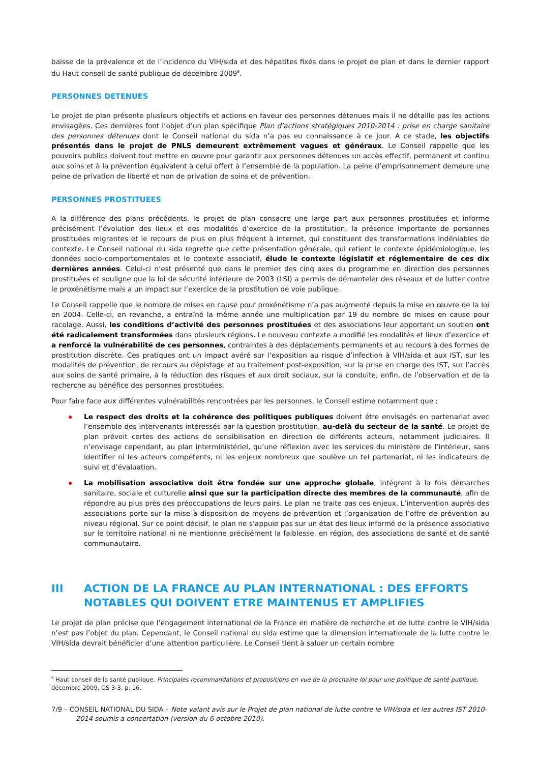baisse de la prévalence et de l’incidence du VIH/sida et des hépatites fixés dans le projet de plan et dans le dernier rapport du Haut conseil de santé publique de décembre 2009<sup>6</sup>.
PERSONNES DETENUES
Le projet de plan présente plusieurs objectifs et actions en faveur des personnes détenues mais il ne détaille pas les actions envisagées. Ces dernières font l’objet d’un plan spécifique Plan d’actions stratégiques 2010-2014 : prise en charge sanitaire des personnes détenues dont le Conseil national du sida n’a pas eu connaissance à ce jour. A ce stade, les objectifs présentés dans le projet de PNLS demeurent extrêmement vagues et généraux. Le Conseil rappelle que les pouvoirs publics doivent tout mettre en œuvre pour garantir aux personnes détenues un accès effectif, permanent et continu aux soins et à la prévention équivalent à celui offert à l’ensemble de la population. La peine d’emprisonnement demeure une peine de privation de liberté et non de privation de soins et de prévention.
PERSONNES PROSTITUEES
A la différence des plans précédents, le projet de plan consacre une large part aux personnes prostituées et informe précisément l’évolution des lieux et des modalités d’exercice de la prostitution, la présence importante de personnes prostituées migrantes et le recours de plus en plus fréquent à internet, qui constituent des transformations indéniables de contexte. Le Conseil national du sida regrette que cette présentation générale, qui retient le contexte épidémiologique, les données socio-comportementales et le contexte associatif, élude le contexte législatif et réglementaire de ces dix dernières années. Celui-ci n’est présenté que dans le premier des cinq axes du programme en direction des personnes prostituées et souligne que la loi de sécurité intérieure de 2003 (LSI) a permis de démanteler des réseaux et de lutter contre le proxénétisme mais a un impact sur l’exercice de la prostitution de voie publique.
Le Conseil rappelle que le nombre de mises en cause pour proxénétisme n’a pas augmenté depuis la mise en œuvre de la loi en 2004. Celle-ci, en revanche, a entraîné la même année une multiplication par 19 du nombre de mises en cause pour racolage. Aussi, les conditions d’activité des personnes prostituées et des associations leur apportant un soutien ont été radicalement transformées dans plusieurs régions. Le nouveau contexte a modifié les modalités et lieux d’exercice et a renforcé la vulnérabilité de ces personnes, contraintes à des déplacements permanents et au recours à des formes de prostitution discrète. Ces pratiques ont un impact avéré sur l’exposition au risque d’infection à VIH/sida et aux IST, sur les modalités de prévention, de recours au dépistage et au traitement post-exposition, sur la prise en charge des IST, sur l’accès aux soins de santé primaire, à la réduction des risques et aux droit sociaux, sur la conduite, enfin, de l’observation et de la recherche au bénéfice des personnes prostituées.
Pour faire face aux différentes vulnérabilités rencontrées par les personnes, le Conseil estime notamment que :
Le respect des droits et la cohérence des politiques publiques doivent être envisagés en partenariat avec l’ensemble des intervenants intéressés par la question prostitution, au-delà du secteur de la santé. Le projet de plan prévoit certes des actions de sensibilisation en direction de différents acteurs, notamment judiciaires. Il n’envisage cependant, au plan interministériel, qu’une réflexion avec les services du ministère de l’intérieur, sans identifier ni les acteurs compétents, ni les enjeux nombreux que soulève un tel partenariat, ni les indicateurs de suivi et d’évaluation.
La mobilisation associative doit être fondée sur une approche globale, intégrant à la fois démarches sanitaire, sociale et culturelle ainsi que sur la participation directe des membres de la communauté, afin de répondre au plus près des préoccupations de leurs pairs. Le plan ne traite pas ces enjeux. L’intervention auprès des associations porte sur la mise à disposition de moyens de prévention et l’organisation de l’offre de prévention au niveau régional. Sur ce point décisif, le plan ne s’appuie pas sur un état des lieux informé de la présence associative sur le territoire national ni ne mentionne précisément la faiblesse, en région, des associations de santé et de santé communautaire.
III ACTION DE LA FRANCE AU PLAN INTERNATIONAL : DES EFFORTS NOTABLES QUI DOIVENT ETRE MAINTENUS ET AMPLIFIES
Le projet de plan précise que l’engagement international de la France en matière de recherche et de lutte contre le VIH/sida n’est pas l’objet du plan. Cependant, le Conseil national du sida estime que la dimension internationale de la lutte contre le VIH/sida devrait bénéficier d’une attention particulière. Le Conseil tient à saluer un certain nombre
<sup>6</sup> Haut conseil de la santé publique. Principales recommandations et propositions en vue de la prochaine loi pour une politique de santé publique, décembre 2009, OS 3-3, p. 16.
7/9 – CONSEIL NATIONAL DU SIDA – Note valant avis sur le Projet de plan national de lutte contre le VIH/sida et les autres IST 2010-2014 soumis a concertation (version du 6 octobre 2010).